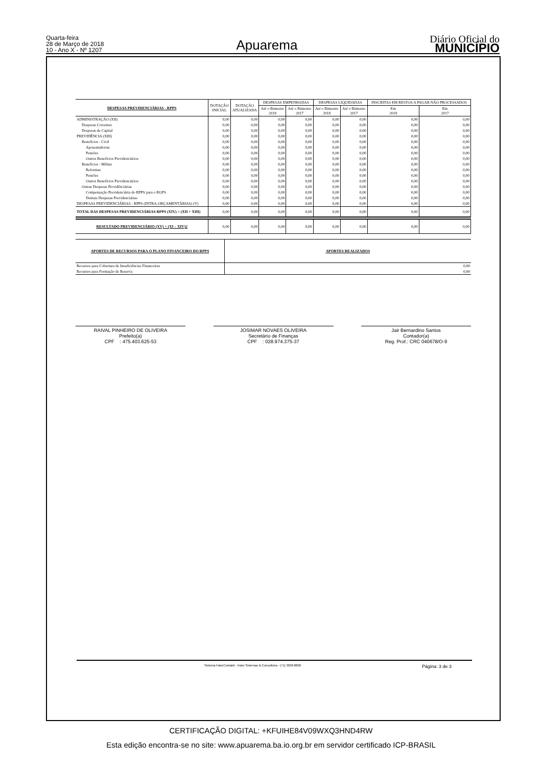Quarta-feira
28 de Março de 2018
10 - Ano X - Nº 1207
Apuarema
Diário Oficial do
MUNICÍPIO
| DESPESAS PREVIDENCIÁRIAS - RPPS | DOTAÇÃO INICIAL | DOTAÇÃO ATUALIZADA | DESPESAS EMPENHADAS | | DESPESAS LIQUIDADAS | | INSCRITAS EM RESTOS A PAGAR NÃO PROCESSADOS | |
| --- | --- | --- | --- | --- | --- | --- | --- | --- |
| | | | Até o Bimestre 2018 | Até o Bimestre 2017 | Até o Bimestre 2018 | Até o Bimestre 2017 | Em 2018 | Em 2017 |
| ADMINISTRAÇÃO (XII) | 0,00 | 0,00 | 0,00 | 0,00 | 0,00 | 0,00 | 0,00 | 0,00 |
| Despesas Correntes | 0,00 | 0,00 | 0,00 | 0,00 | 0,00 | 0,00 | 0,00 | 0,00 |
| Despesas de Capital | 0,00 | 0,00 | 0,00 | 0,00 | 0,00 | 0,00 | 0,00 | 0,00 |
| PREVIDÊNCIA (XIII) | 0,00 | 0,00 | 0,00 | 0,00 | 0,00 | 0,00 | 0,00 | 0,00 |
| Benefícios - Civil | 0,00 | 0,00 | 0,00 | 0,00 | 0,00 | 0,00 | 0,00 | 0,00 |
| Aposentadorias | 0,00 | 0,00 | 0,00 | 0,00 | 0,00 | 0,00 | 0,00 | 0,00 |
| Pensões | 0,00 | 0,00 | 0,00 | 0,00 | 0,00 | 0,00 | 0,00 | 0,00 |
| Outros Benefícios Previdenciários | 0,00 | 0,00 | 0,00 | 0,00 | 0,00 | 0,00 | 0,00 | 0,00 |
| Benefícios - Militar | 0,00 | 0,00 | 0,00 | 0,00 | 0,00 | 0,00 | 0,00 | 0,00 |
| Reformas | 0,00 | 0,00 | 0,00 | 0,00 | 0,00 | 0,00 | 0,00 | 0,00 |
| Pensões | 0,00 | 0,00 | 0,00 | 0,00 | 0,00 | 0,00 | 0,00 | 0,00 |
| Outros Benefícios Previdenciários | 0,00 | 0,00 | 0,00 | 0,00 | 0,00 | 0,00 | 0,00 | 0,00 |
| Outras Despesas Previdênciárias | 0,00 | 0,00 | 0,00 | 0,00 | 0,00 | 0,00 | 0,00 | 0,00 |
| Compensação Previdenciária do RPPS para o RGPS | 0,00 | 0,00 | 0,00 | 0,00 | 0,00 | 0,00 | 0,00 | 0,00 |
| Demais Despesas Previdenciárias | 0,00 | 0,00 | 0,00 | 0,00 | 0,00 | 0,00 | 0,00 | 0,00 |
| DESPESAS PREVIDENCIÁRIAS - RPPS (INTRA-ORÇAMENTÁRIAS) (V) | 0,00 | 0,00 | 0,00 | 0,00 | 0,00 | 0,00 | 0,00 | 0,00 |
| TOTAL DAS DESPESAS PREVIDENCIÁRIAS RPPS (XIV) = (XII + XIII) | 0,00 | 0,00 | 0,00 | 0,00 | 0,00 | 0,00 | 0,00 | 0,00 |
| RESULTADO PREVIDENCIÁRIO (XV) = (XI – XIV)2 | 0,00 | 0,00 | 0,00 | 0,00 | 0,00 | 0,00 | 0,00 | 0,00 |
| APORTES DE RECURSOS PARA O PLANO FINANCEIRO DO RPPS | APORTES REALIZADOS |
| Recursos para Cobertura de Insuficiências Financeiras | 0,00 |
| Recursos para Formação de Reserva | 0,00 |
RAIVAL PINHEIRO DE OLIVEIRA
Prefeito(a)
CPF : 475.403.625-53
JOSIMAR NOVAES OLIVEIRA
Secretário de Finanças
CPF : 028.974.375-37
Jair Bernardino Santos
Contador(a)
Reg. Prof.: CRC 040678/O-9
Sistema FatorContabil - Fator Sistemas & Consultoria - (71) 3038-8800 Página: 3 de 3
CERTIFICAÇÃO DIGITAL: +KFUIHE84V09WXQ3HND4RW
Esta edição encontra-se no site: www.apuarema.ba.io.org.br em servidor certificado ICP-BRASIL